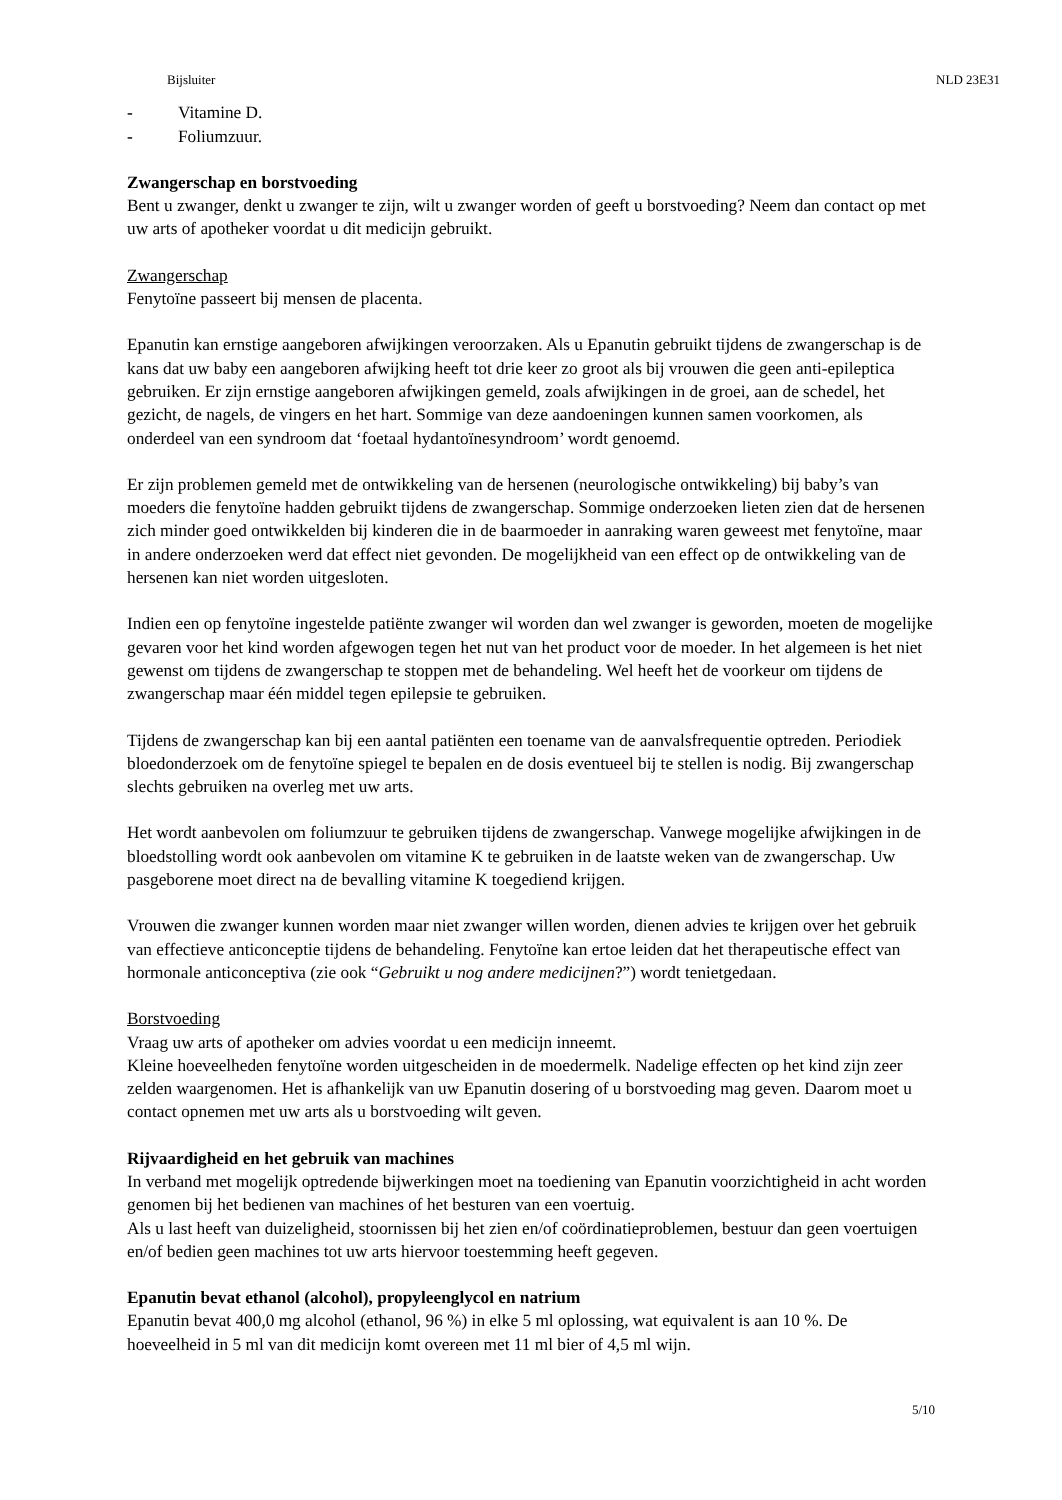Bijsluiter NLD 23E31
- Vitamine D.
- Foliumzuur.
Zwangerschap en borstvoeding
Bent u zwanger, denkt u zwanger te zijn, wilt u zwanger worden of geeft u borstvoeding? Neem dan contact op met uw arts of apotheker voordat u dit medicijn gebruikt.
Zwangerschap
Fenytoïne passeert bij mensen de placenta.
Epanutin kan ernstige aangeboren afwijkingen veroorzaken. Als u Epanutin gebruikt tijdens de zwangerschap is de kans dat uw baby een aangeboren afwijking heeft tot drie keer zo groot als bij vrouwen die geen anti-epileptica gebruiken. Er zijn ernstige aangeboren afwijkingen gemeld, zoals afwijkingen in de groei, aan de schedel, het gezicht, de nagels, de vingers en het hart. Sommige van deze aandoeningen kunnen samen voorkomen, als onderdeel van een syndroom dat ‘foetaal hydantoïnesyndroom’ wordt genoemd.
Er zijn problemen gemeld met de ontwikkeling van de hersenen (neurologische ontwikkeling) bij baby’s van moeders die fenytoïne hadden gebruikt tijdens de zwangerschap. Sommige onderzoeken lieten zien dat de hersenen zich minder goed ontwikkelden bij kinderen die in de baarmoeder in aanraking waren geweest met fenytoïne, maar in andere onderzoeken werd dat effect niet gevonden. De mogelijkheid van een effect op de ontwikkeling van de hersenen kan niet worden uitgesloten.
Indien een op fenytoïne ingestelde patiënte zwanger wil worden dan wel zwanger is geworden, moeten de mogelijke gevaren voor het kind worden afgewogen tegen het nut van het product voor de moeder. In het algemeen is het niet gewenst om tijdens de zwangerschap te stoppen met de behandeling. Wel heeft het de voorkeur om tijdens de zwangerschap maar één middel tegen epilepsie te gebruiken.
Tijdens de zwangerschap kan bij een aantal patiënten een toename van de aanvalsfrequentie optreden. Periodiek bloedonderzoek om de fenytoïne spiegel te bepalen en de dosis eventueel bij te stellen is nodig. Bij zwangerschap slechts gebruiken na overleg met uw arts.
Het wordt aanbevolen om foliumzuur te gebruiken tijdens de zwangerschap. Vanwege mogelijke afwijkingen in de bloedstolling wordt ook aanbevolen om vitamine K te gebruiken in de laatste weken van de zwangerschap. Uw pasgeborene moet direct na de bevalling vitamine K toegediend krijgen.
Vrouwen die zwanger kunnen worden maar niet zwanger willen worden, dienen advies te krijgen over het gebruik van effectieve anticonceptie tijdens de behandeling. Fenytoïne kan ertoe leiden dat het therapeutische effect van hormonale anticonceptiva (zie ook “Gebruikt u nog andere medicijnen?”) wordt tenietgedaan.
Borstvoeding
Vraag uw arts of apotheker om advies voordat u een medicijn inneemt.
Kleine hoeveelheden fenytoïne worden uitgescheiden in de moedermelk. Nadelige effecten op het kind zijn zeer zelden waargenomen. Het is afhankelijk van uw Epanutin dosering of u borstvoeding mag geven. Daarom moet u contact opnemen met uw arts als u borstvoeding wilt geven.
Rijvaardigheid en het gebruik van machines
In verband met mogelijk optredende bijwerkingen moet na toediening van Epanutin voorzichtigheid in acht worden genomen bij het bedienen van machines of het besturen van een voertuig.
Als u last heeft van duizeligheid, stoornissen bij het zien en/of coördinatieproblemen, bestuur dan geen voertuigen en/of bedien geen machines tot uw arts hiervoor toestemming heeft gegeven.
Epanutin bevat ethanol (alcohol), propyleenglycol en natrium
Epanutin bevat 400,0 mg alcohol (ethanol, 96 %) in elke 5 ml oplossing, wat equivalent is aan 10 %. De hoeveelheid in 5 ml van dit medicijn komt overeen met 11 ml bier of 4,5 ml wijn.
5/10